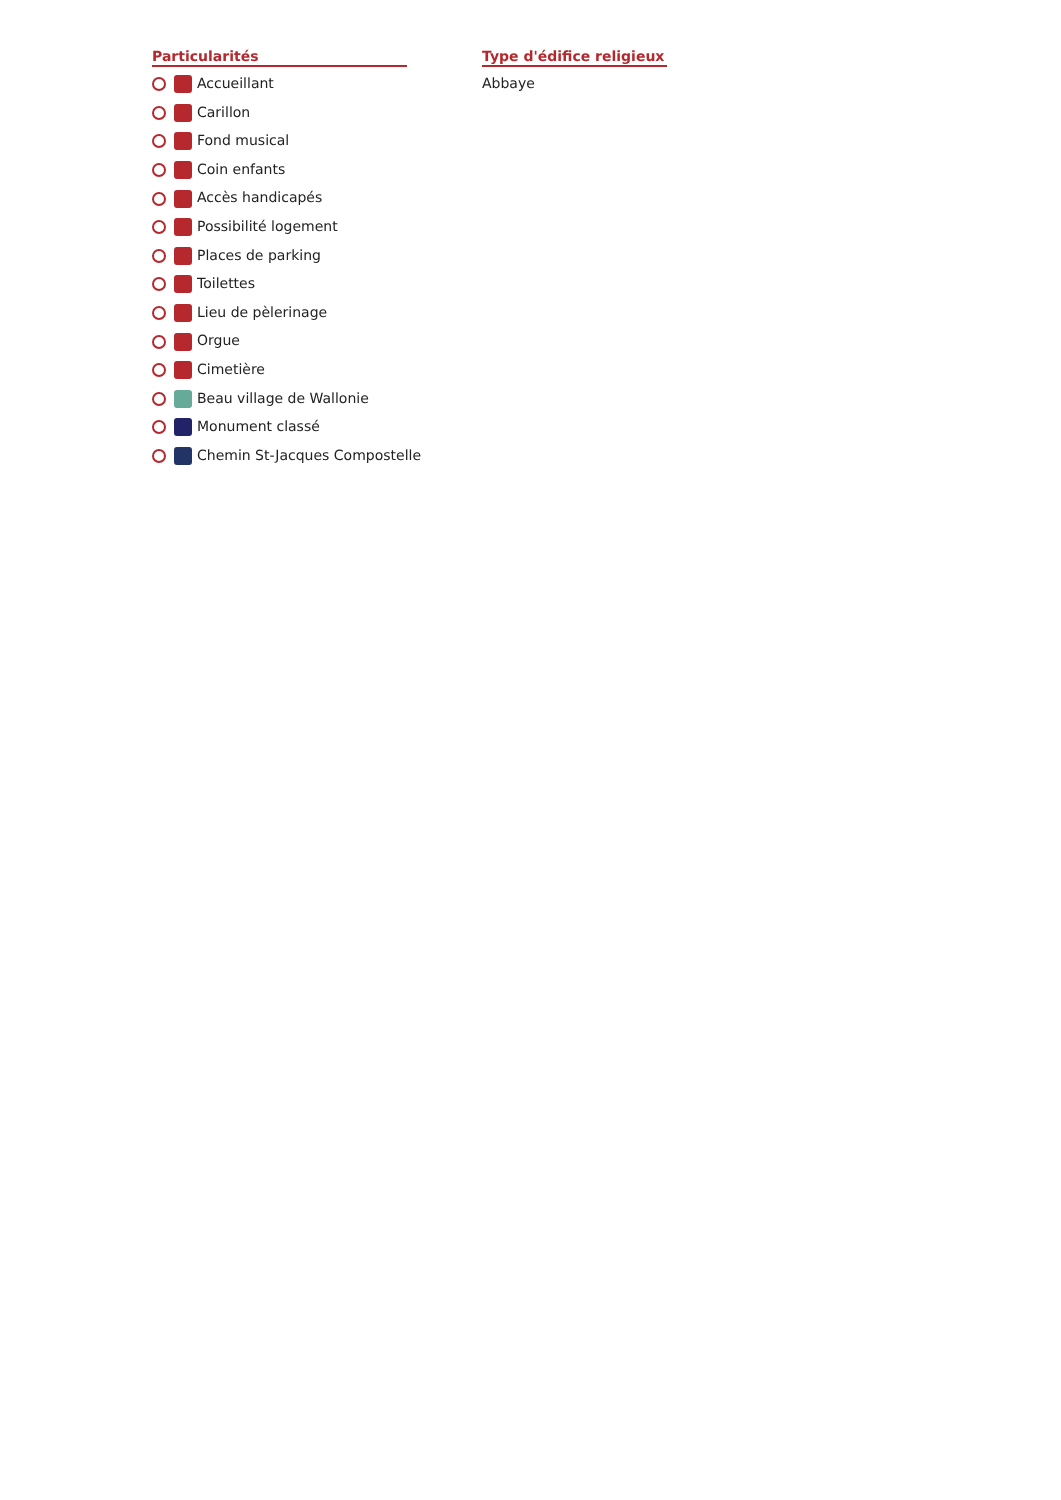Particularités
Accueillant
Carillon
Fond musical
Coin enfants
Accès handicapés
Possibilité logement
Places de parking
Toilettes
Lieu de pèlerinage
Orgue
Cimetière
Beau village de Wallonie
Monument classé
Chemin St-Jacques Compostelle
Type d'édifice religieux
Abbaye